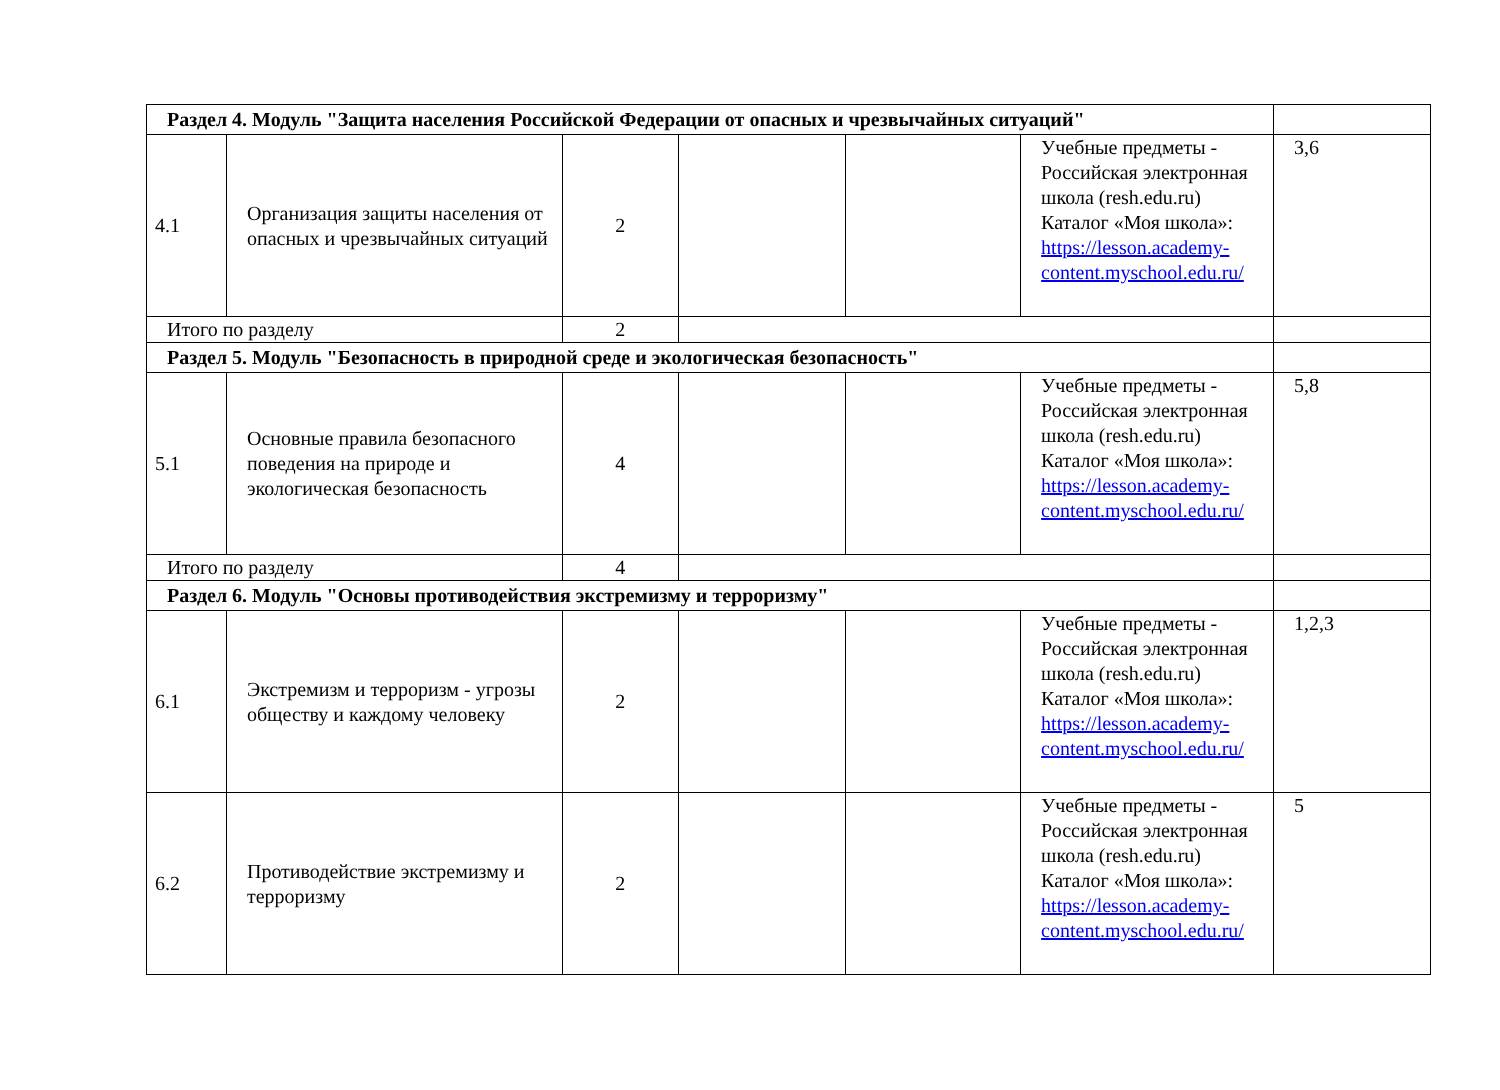| Раздел 4. Модуль "Защита населения Российской Федерации от опасных и чрезвычайных ситуаций" | | | | | | |
| 4.1 | Организация защиты населения от опасных и чрезвычайных ситуаций | 2 | | | Учебные предметы - Российская электронная школа (resh.edu.ru) Каталог «Моя школа»: https://lesson.academy-content.myschool.edu.ru/ | 3,6 |
| Итого по разделу | | 2 | | | | |
| Раздел 5. Модуль "Безопасность в природной среде и экологическая безопасность" | | | | | | |
| 5.1 | Основные правила безопасного поведения на природе и экологическая безопасность | 4 | | | Учебные предметы - Российская электронная школа (resh.edu.ru) Каталог «Моя школа»: https://lesson.academy-content.myschool.edu.ru/ | 5,8 |
| Итого по разделу | | 4 | | | | |
| Раздел 6. Модуль "Основы противодействия экстремизму и терроризму" | | | | | | |
| 6.1 | Экстремизм и терроризм - угрозы обществу и каждому человеку | 2 | | | Учебные предметы - Российская электронная школа (resh.edu.ru) Каталог «Моя школа»: https://lesson.academy-content.myschool.edu.ru/ | 1,2,3 |
| 6.2 | Противодействие экстремизму и терроризму | 2 | | | Учебные предметы - Российская электронная школа (resh.edu.ru) Каталог «Моя школа»: https://lesson.academy-content.myschool.edu.ru/ | 5 |